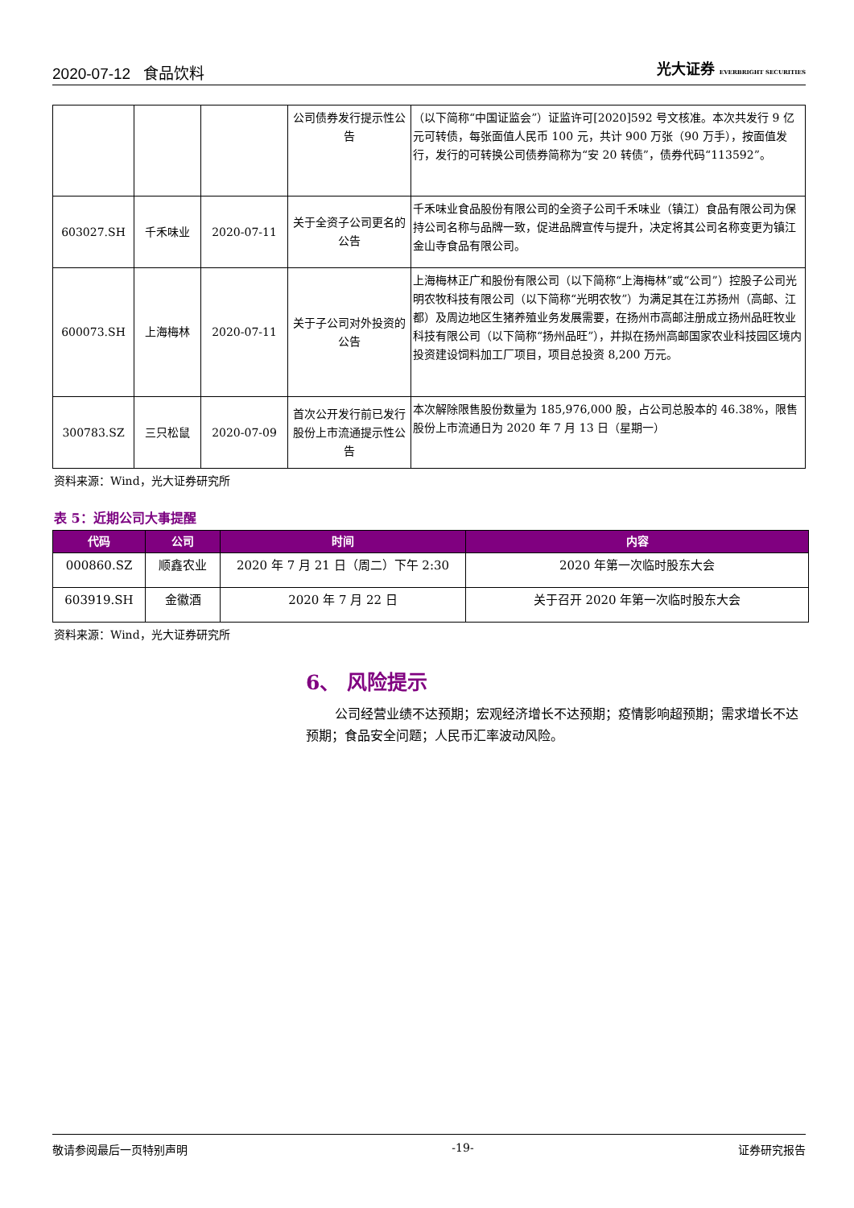2020-07-12 食品饮料 光大证券 EVERBRIGHT SECURITIES
| | | | 公司债券发行提示性公告 | （以下简称“中国证监会”）证监许可[2020]592 号文核准。本次共发行 9 亿元可转债，每张面值人民币 100 元，共计 900 万张（90 万手），按面值发行，发行的可转换公司债券简称为“安 20 转债”，债券代码“113592”。 |
| 603027.SH | 千禾味业 | 2020-07-11 | 关于全资子公司更名的公告 | 千禾味业食品股份有限公司的全资子公司千禾味业（镇江）食品有限公司为保持公司名称与品牌一致，促进品牌宣传与提升，决定将其公司名称变更为镇江金山寺食品有限公司。 |
| 600073.SH | 上海梅林 | 2020-07-11 | 关于子公司对外投资的公告 | 上海梅林正广和股份有限公司（以下简称“上海梅林”或“公司”）控股子公司光明农牧科技有限公司（以下简称“光明农牧”）为满足其在江苏扬州（高邮、江都）及周边地区生猪养殖业务发展需要，在扬州市高邮注册成立扬州品旺牧业科技有限公司（以下简称“扬州品旺”），并拟在扬州高邮国家农业科技园区境内投资建设饲料加工厂项目，项目总投资 8,200 万元。 |
| 300783.SZ | 三只松鼠 | 2020-07-09 | 首次公开发行前已发行股份上市流通提示性公告 | 本次解除限售股份数量为 185,976,000 股，占公司总股本的 46.38%，限售股份上市流通日为 2020 年 7 月 13 日（星期一） |
资料来源：Wind，光大证券研究所
表 5：近期公司大事提醒
| 代码 | 公司 | 时间 | 内容 |
| --- | --- | --- | --- |
| 000860.SZ | 顺鑫农业 | 2020 年 7 月 21 日（周二）下午 2:30 | 2020 年第一次临时股东大会 |
| 603919.SH | 金徽酒 | 2020 年 7 月 22 日 | 关于召开 2020 年第一次临时股东大会 |
资料来源：Wind，光大证券研究所
6、 风险提示
公司经营业绩不达预期；宏观经济增长不达预期；疫情影响超预期；需求增长不达预期；食品安全问题；人民币汇率波动风险。
敬请参阅最后一页特别声明 -19- 证券研究报告